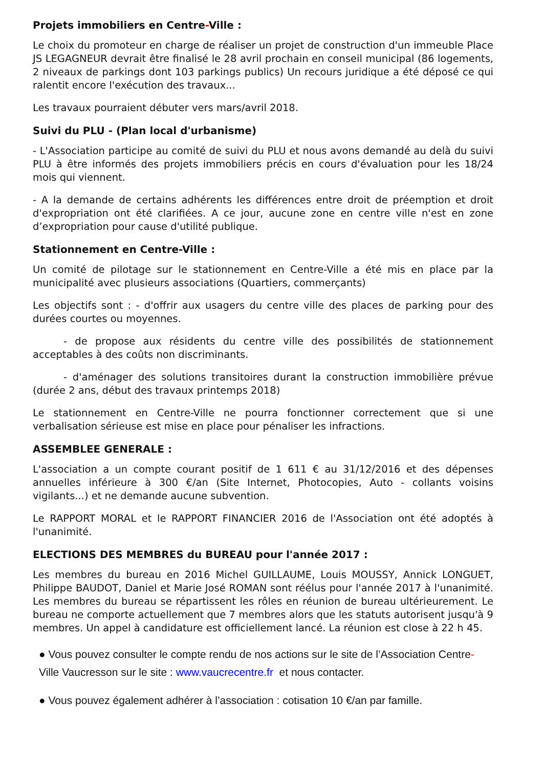Projets immobiliers en Centre-Ville :
Le choix du promoteur en charge de réaliser un projet de construction d'un immeuble Place JS LEGAGNEUR devrait être finalisé le 28 avril prochain en conseil municipal (86 logements, 2 niveaux de parkings dont 103 parkings publics) Un recours juridique a été déposé ce qui ralentit encore l'exécution des travaux...
Les travaux pourraient débuter vers mars/avril 2018.
Suivi du PLU - (Plan local d'urbanisme)
- L'Association participe au comité de suivi du PLU et nous avons demandé au delà du suivi PLU à être informés des projets immobiliers précis en cours d'évaluation pour les 18/24 mois qui viennent.
- A la demande de certains adhérents les différences entre droit de préemption et droit d'expropriation ont été clarifiées. A ce jour, aucune zone en centre ville n'est en zone d’expropriation pour cause d'utilité publique.
Stationnement en Centre-Ville :
Un comité de pilotage sur le stationnement en Centre-Ville a été mis en place par la municipalité avec plusieurs associations (Quartiers, commerçants)
Les objectifs sont : - d'offrir aux usagers du centre ville des places de parking pour des durées courtes ou moyennes.
- de propose aux résidents du centre ville des possibilités de stationnement acceptables à des coûts non discriminants.
- d'aménager des solutions transitoires durant la construction immobilière prévue (durée 2 ans, début des travaux printemps 2018)
Le stationnement en Centre-Ville ne pourra fonctionner correctement que si une verbalisation sérieuse est mise en place pour pénaliser les infractions.
ASSEMBLEE GENERALE :
L'association a un compte courant positif de 1 611 € au 31/12/2016 et des dépenses annuelles inférieure à 300 €/an (Site Internet, Photocopies, Auto - collants voisins vigilants...) et ne demande aucune subvention.
Le RAPPORT MORAL et le RAPPORT FINANCIER 2016 de l'Association ont été adoptés à l'unanimité.
ELECTIONS DES MEMBRES du BUREAU pour l'année 2017 :
Les membres du bureau en 2016 Michel GUILLAUME, Louis MOUSSY, Annick LONGUET, Philippe BAUDOT, Daniel et Marie José ROMAN sont réélus pour l'année 2017 à l'unanimité. Les membres du bureau se répartissent les rôles en réunion de bureau ultérieurement. Le bureau ne comporte actuellement que 7 membres alors que les statuts autorisent jusqu'à 9 membres. Un appel à candidature est officiellement lancé. La réunion est close à 22 h 45.
● Vous pouvez consulter le compte rendu de nos actions sur le site de l’Association Centre-Ville Vaucresson sur le site : www.vaucrecentre.fr et nous contacter.
● Vous pouvez également adhérer à l’association : cotisation 10 €/an par famille.